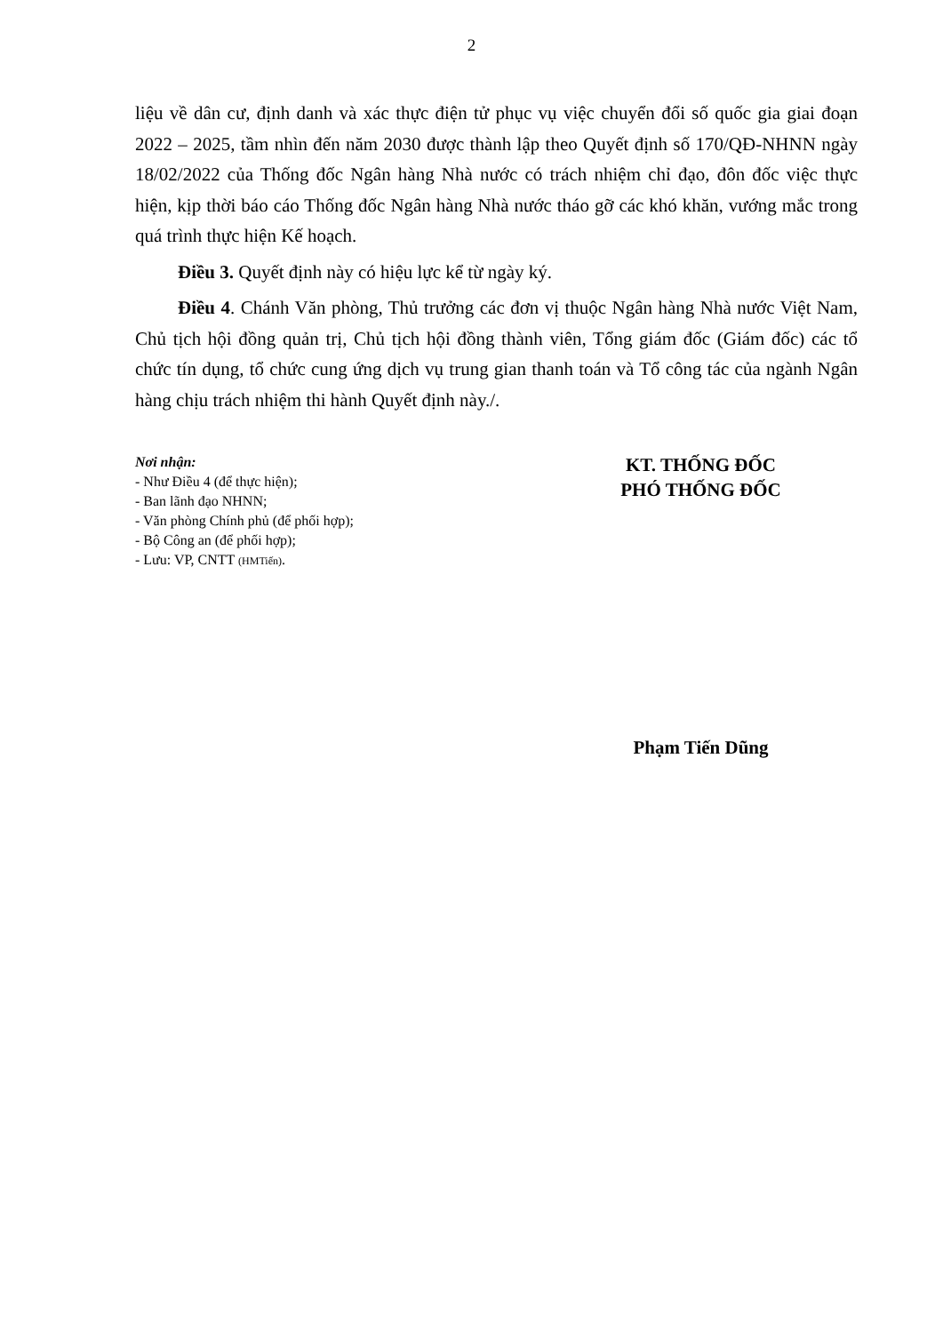2
liệu về dân cư, định danh và xác thực điện tử phục vụ việc chuyển đổi số quốc gia giai đoạn 2022 – 2025, tầm nhìn đến năm 2030 được thành lập theo Quyết định số 170/QĐ-NHNN ngày 18/02/2022 của Thống đốc Ngân hàng Nhà nước có trách nhiệm chỉ đạo, đôn đốc việc thực hiện, kịp thời báo cáo Thống đốc Ngân hàng Nhà nước tháo gỡ các khó khăn, vướng mắc trong quá trình thực hiện Kế hoạch.
Điều 3. Quyết định này có hiệu lực kể từ ngày ký.
Điều 4. Chánh Văn phòng, Thủ trưởng các đơn vị thuộc Ngân hàng Nhà nước Việt Nam, Chủ tịch hội đồng quản trị, Chủ tịch hội đồng thành viên, Tổng giám đốc (Giám đốc) các tổ chức tín dụng, tổ chức cung ứng dịch vụ trung gian thanh toán và Tổ công tác của ngành Ngân hàng chịu trách nhiệm thi hành Quyết định này./.
Nơi nhận:
- Như Điều 4 (để thực hiện);
- Ban lãnh đạo NHNN;
- Văn phòng Chính phủ (để phối hợp);
- Bộ Công an (để phối hợp);
- Lưu: VP, CNTT (HMTiến).
KT. THỐNG ĐỐC
PHÓ THỐNG ĐỐC
Phạm Tiến Dũng